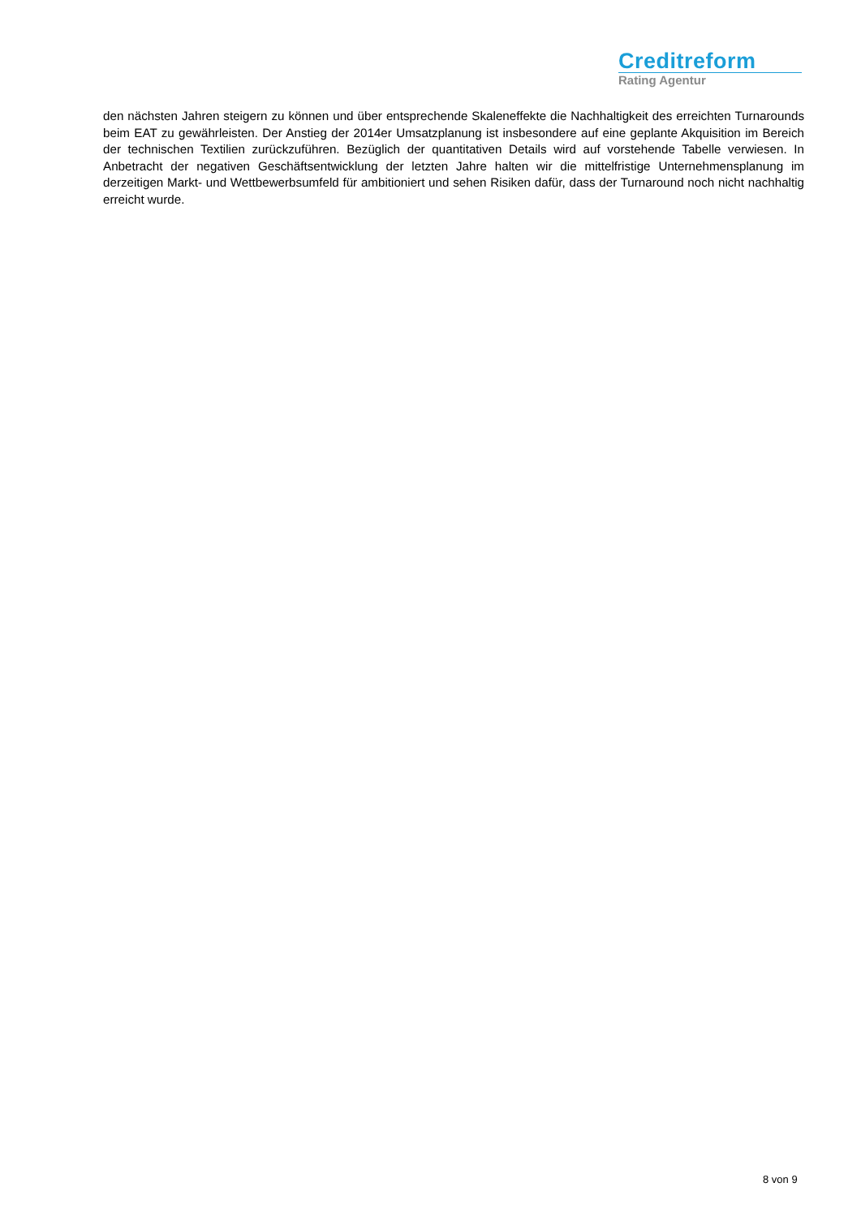Creditreform
Rating Agentur
den nächsten Jahren steigern zu können und über entsprechende Skaleneffekte die Nachhaltigkeit des erreichten Turnarounds beim EAT zu gewährleisten. Der Anstieg der 2014er Umsatzplanung ist insbesondere auf eine geplante Akquisition im Bereich der technischen Textilien zurückzuführen. Bezüglich der quantitativen Details wird auf vorstehende Tabelle verwiesen. In Anbetracht der negativen Geschäftsentwicklung der letzten Jahre halten wir die mittelfristige Unternehmensplanung im derzeitigen Markt- und Wettbewerbsumfeld für ambitioniert und sehen Risiken dafür, dass der Turnaround noch nicht nachhaltig erreicht wurde.
8 von 9